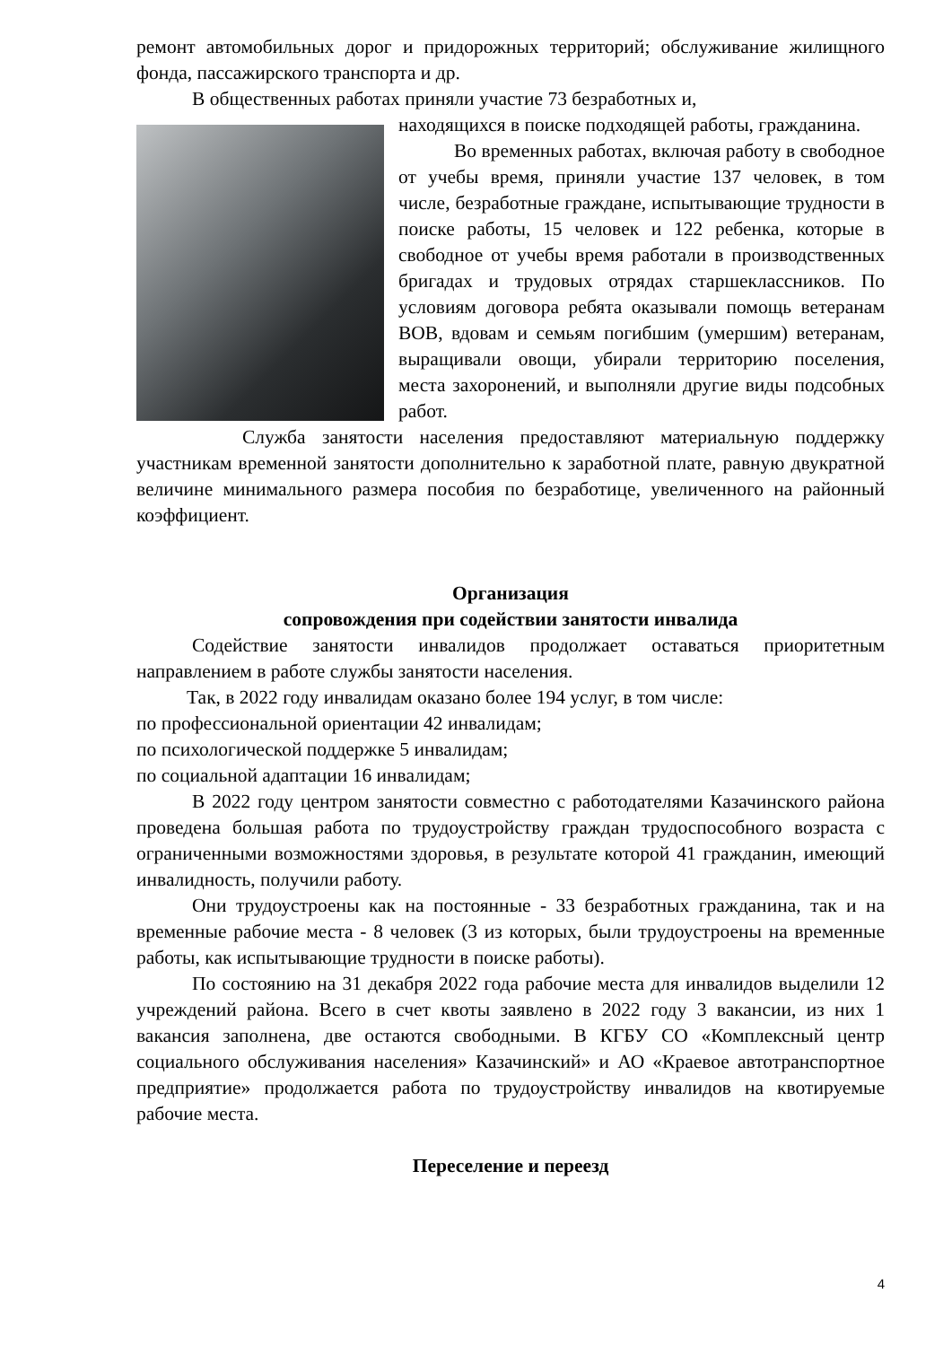ремонт автомобильных дорог и придорожных территорий; обслуживание жилищного фонда, пассажирского транспорта и др.
В общественных работах приняли участие 73 безработных и,
находящихся в поиске подходящей работы, гражданина.
Во временных работах, включая работу в свободное от учебы время, приняли участие 137 человек, в том числе, безработные граждане, испытывающие трудности в поиске работы, 15 человек и 122 ребенка, которые в свободное от учебы время работали в производственных бригадах и трудовых отрядах старшеклассников. По условиям договора ребята оказывали помощь ветеранам ВОВ, вдовам и семьям погибшим (умершим) ветеранам, выращивали овощи, убирали территорию поселения, места захоронений, и выполняли другие виды подсобных работ.
Служба занятости населения предоставляют материальную поддержку участникам временной занятости дополнительно к заработной плате, равную двукратной величине минимального размера пособия по безработице, увеличенного на районный коэффициент.
Организация
сопровождения при содействии занятости инвалида
Содействие занятости инвалидов продолжает оставаться приоритетным направлением в работе службы занятости населения.
Так, в 2022 году инвалидам оказано более 194 услуг, в том числе:
по профессиональной ориентации 42 инвалидам;
по психологической поддержке 5 инвалидам;
по социальной адаптации 16 инвалидам;
В 2022 году центром занятости совместно с работодателями Казачинского района проведена большая работа по трудоустройству граждан трудоспособного возраста с ограниченными возможностями здоровья, в результате которой 41 гражданин, имеющий инвалидность, получили работу.
Они трудоустроены как на постоянные - 33 безработных гражданина, так и на временные рабочие места - 8 человек (3 из которых, были трудоустроены на временные работы, как испытывающие трудности в поиске работы).
По состоянию на 31 декабря 2022 года рабочие места для инвалидов выделили 12 учреждений района. Всего в счет квоты заявлено в 2022 году 3 вакансии, из них 1 вакансия заполнена, две остаются свободными. В КГБУ СО «Комплексный центр социального обслуживания населения» Казачинский» и АО «Краевое автотранспортное предприятие» продолжается работа по трудоустройству инвалидов на квотируемые рабочие места.
Переселение и переезд
4